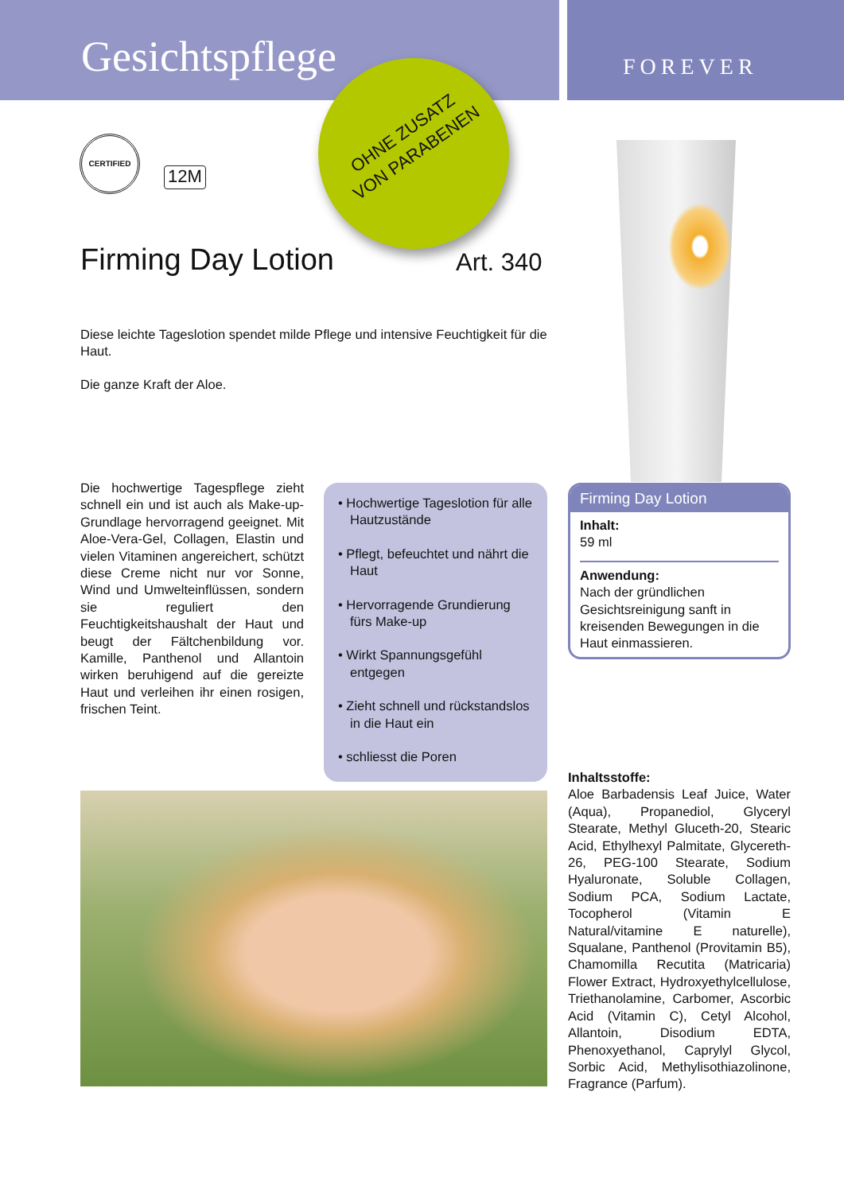Gesichtspflege FOREVER
OHNE ZUSATZ
VON PARABENEN
CERTIFIED
12M
Firming Day Lotion Art. 340
Diese leichte Tageslotion spendet milde Pflege und intensive Feuchtigkeit für die Haut.
Die ganze Kraft der Aloe.
Die hochwertige Tagespflege zieht schnell ein und ist auch als Make-up-Grundlage hervorragend geeignet. Mit Aloe-Vera-Gel, Collagen, Elastin und vielen Vitaminen angereichert, schützt diese Creme nicht nur vor Sonne, Wind und Umwelteinflüssen, sondern sie reguliert den Feuchtigkeitshaushalt der Haut und beugt der Fältchenbildung vor. Kamille, Panthenol und Allantoin wirken beruhigend auf die gereizte Haut und verleihen ihr einen rosigen, frischen Teint.
• Hochwertige Tageslotion für alle Hautzustände
• Pflegt, befeuchtet und nährt die Haut
• Hervorragende Grundierung fürs Make-up
• Wirkt Spannungsgefühl entgegen
• Zieht schnell und rückstandslos in die Haut ein
• schliesst die Poren
Firming Day Lotion
Inhalt:
59 ml
Anwendung:
Nach der gründlichen Gesichtsreinigung sanft in kreisenden Bewegungen in die Haut einmassieren.
Inhaltsstoffe:
Aloe Barbadensis Leaf Juice, Water (Aqua), Propanediol, Glyceryl Stearate, Methyl Gluceth-20, Stearic Acid, Ethylhexyl Palmitate, Glycereth-26, PEG-100 Stearate, Sodium Hyaluronate, Soluble Collagen, Sodium PCA, Sodium Lactate, Tocopherol (Vitamin E Natural/vitamine E naturelle), Squalane, Panthenol (Provitamin B5), Chamomilla Recutita (Matricaria) Flower Extract, Hydroxyethylcellulose, Triethanolamine, Carbomer, Ascorbic Acid (Vitamin C), Cetyl Alcohol, Allantoin, Disodium EDTA, Phenoxyethanol, Caprylyl Glycol, Sorbic Acid, Methylisothiazolinone, Fragrance (Parfum).